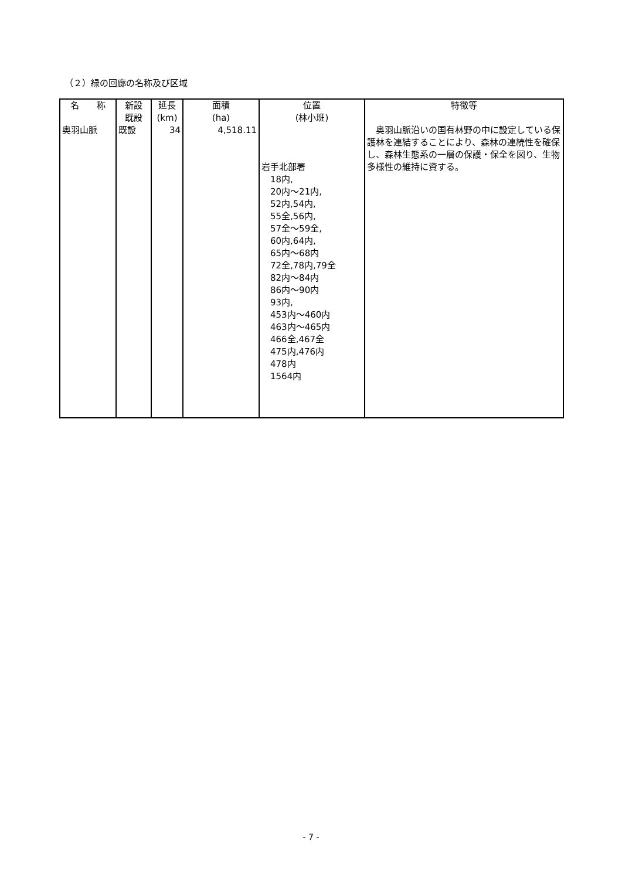（２）緑の回廊の名称及び区域
| 名 称 | 新設 既設 | 延長 (km) | 面積 (ha) | 位置 (林小班) | 特徴等 |
| --- | --- | --- | --- | --- | --- |
| 奥羽山脈 | 既設 | 34 | 4,518.11 | 岩手北部署 18内, 20内～21内, 52内,54内, 55全,56内, 57全～59全, 60内,64内, 65内～68内 72全,78内,79全 82内～84内 86内～90内 93内, 453内～460内 463内～465内 466全,467全 475内,476内 478内 1564内 | 奥羽山脈沿いの国有林野の中に設定している保護林を連結することにより、森林の連続性を確保し、森林生態系の一層の保護・保全を図り、生物多様性の維持に資する。 |
- 7 -